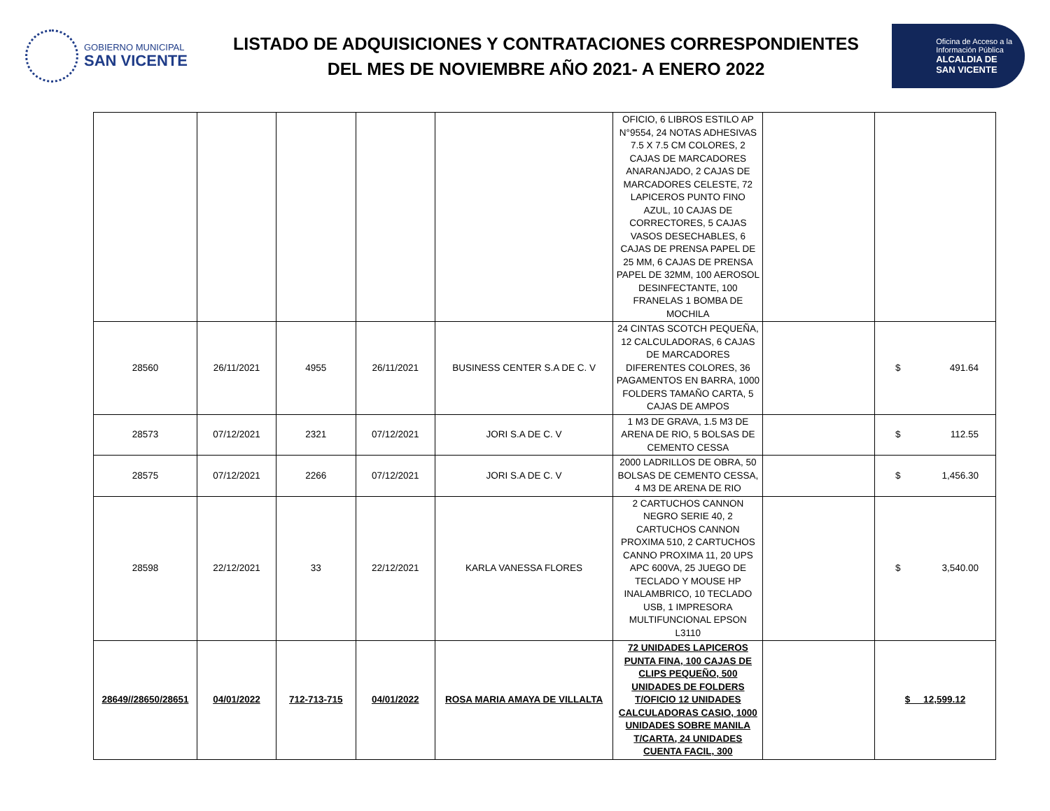GOBIERNO MUNICIPAL
SAN VICENTE
LISTADO DE ADQUISICIONES Y CONTRATACIONES CORRESPONDIENTES
DEL MES DE NOVIEMBRE AÑO 2021- A ENERO 2022
Oficina de Acceso a la
Información Pública
ALCALDIA DE
SAN VICENTE
| | | | | | OFICIO, 6 LIBROS ESTILO AP N°9554, 24 NOTAS ADHESIVAS 7.5 X 7.5 CM COLORES, 2 CAJAS DE MARCADORES ANARANJADO, 2 CAJAS DE MARCADORES CELESTE, 72 LAPICEROS PUNTO FINO AZUL, 10 CAJAS DE CORRECTORES, 5 CAJAS VASOS DESECHABLES, 6 CAJAS DE PRENSA PAPEL DE 25 MM, 6 CAJAS DE PRENSA PAPEL DE 32MM, 100 AEROSOL DESINFECTANTE, 100 FRANELAS 1 BOMBA DE MOCHILA | | |
| 28560 | 26/11/2021 | 4955 | 26/11/2021 | BUSINESS CENTER S.A DE C. V | 24 CINTAS SCOTCH PEQUEÑA, 12 CALCULADORAS, 6 CAJAS DE MARCADORES DIFERENTES COLORES, 36 PAGAMENTOS EN BARRA, 1000 FOLDERS TAMAÑO CARTA, 5 CAJAS DE AMPOS | | $ 491.64 |
| 28573 | 07/12/2021 | 2321 | 07/12/2021 | JORI S.A DE C. V | 1 M3 DE GRAVA, 1.5 M3 DE ARENA DE RIO, 5 BOLSAS DE CEMENTO CESSA | | $ 112.55 |
| 28575 | 07/12/2021 | 2266 | 07/12/2021 | JORI S.A DE C. V | 2000 LADRILLOS DE OBRA, 50 BOLSAS DE CEMENTO CESSA, 4 M3 DE ARENA DE RIO | | $ 1,456.30 |
| 28598 | 22/12/2021 | 33 | 22/12/2021 | KARLA VANESSA FLORES | 2 CARTUCHOS CANNON NEGRO SERIE 40, 2 CARTUCHOS CANNON PROXIMA 510, 2 CARTUCHOS CANNO PROXIMA 11, 20 UPS APC 600VA, 25 JUEGO DE TECLADO Y MOUSE HP INALAMBRICO, 10 TECLADO USB, 1 IMPRESORA MULTIFUNCIONAL EPSON L3110 | | $ 3,540.00 |
| 28649//28650/28651 | 04/01/2022 | 712-713-715 | 04/01/2022 | ROSA MARIA AMAYA DE VILLALTA | 72 UNIDADES LAPICEROS PUNTA FINA, 100 CAJAS DE CLIPS PEQUEÑO, 500 UNIDADES DE FOLDERS T/OFICIO 12 UNIDADES CALCULADORAS CASIO, 1000 UNIDADES SOBRE MANILA T/CARTA, 24 UNIDADES CUENTA FACIL, 300 | | $ 12,599.12 |